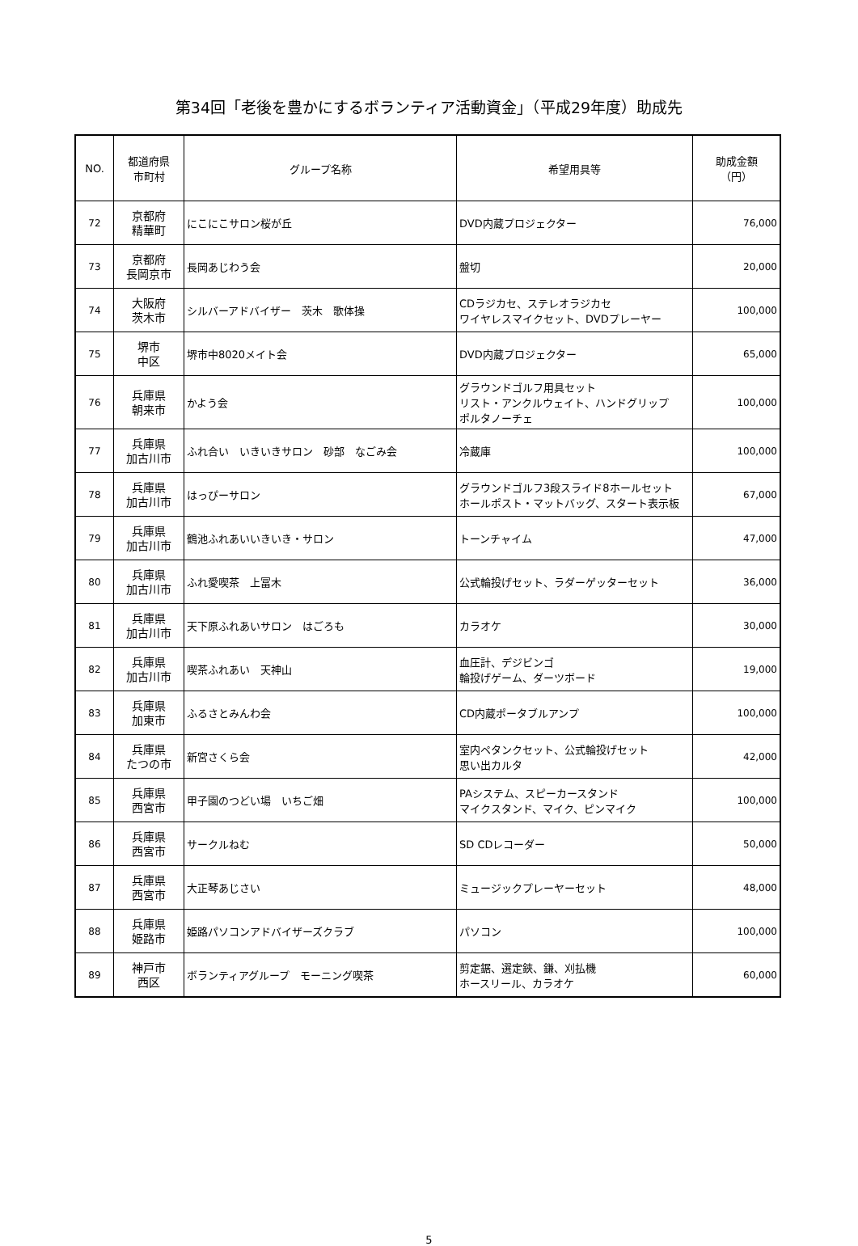第34回「老後を豊かにするボランティア活動資金」（平成29年度）助成先
| NO. | 都道府県 市町村 | グループ名称 | 希望用具等 | 助成金額 （円） |
| --- | --- | --- | --- | --- |
| 72 | 京都府 精華町 | にこにこサロン桜が丘 | DVD内蔵プロジェクター | 76,000 |
| 73 | 京都府 長岡京市 | 長岡あじわう会 | 盤切 | 20,000 |
| 74 | 大阪府 茨木市 | シルバーアドバイザー 茨木 歌体操 | CDラジカセ、ステレオラジカセ ワイヤレスマイクセット、DVDプレーヤー | 100,000 |
| 75 | 堺市 中区 | 堺市中8020メイト会 | DVD内蔵プロジェクター | 65,000 |
| 76 | 兵庫県 朝来市 | かよう会 | グラウンドゴルフ用具セット リスト・アンクルウェイト、ハンドグリップ ポルタノーチェ | 100,000 |
| 77 | 兵庫県 加古川市 | ふれ合い いきいきサロン 砂部 なごみ会 | 冷蔵庫 | 100,000 |
| 78 | 兵庫県 加古川市 | はっぴーサロン | グラウンドゴルフ3段スライド8ホールセット ホールポスト・マットバッグ、スタート表示板 | 67,000 |
| 79 | 兵庫県 加古川市 | 鶴池ふれあいいきいき・サロン | トーンチャイム | 47,000 |
| 80 | 兵庫県 加古川市 | ふれ愛喫茶 上冨木 | 公式輪投げセット、ラダーゲッターセット | 36,000 |
| 81 | 兵庫県 加古川市 | 天下原ふれあいサロン はごろも | カラオケ | 30,000 |
| 82 | 兵庫県 加古川市 | 喫茶ふれあい 天神山 | 血圧計、デジビンゴ 輪投げゲーム、ダーツボード | 19,000 |
| 83 | 兵庫県 加東市 | ふるさとみんわ会 | CD内蔵ポータブルアンプ | 100,000 |
| 84 | 兵庫県 たつの市 | 新宮さくら会 | 室内ペタンクセット、公式輪投げセット 思い出カルタ | 42,000 |
| 85 | 兵庫県 西宮市 | 甲子園のつどい場 いちご畑 | PAシステム、スピーカースタンド マイクスタンド、マイク、ピンマイク | 100,000 |
| 86 | 兵庫県 西宮市 | サークルねむ | SD CDレコーダー | 50,000 |
| 87 | 兵庫県 西宮市 | 大正琴あじさい | ミュージックプレーヤーセット | 48,000 |
| 88 | 兵庫県 姫路市 | 姫路パソコンアドバイザーズクラブ | パソコン | 100,000 |
| 89 | 神戸市 西区 | ボランティアグループ モーニング喫茶 | 剪定鋸、選定鋏、鎌、刈払機 ホースリール、カラオケ | 60,000 |
5